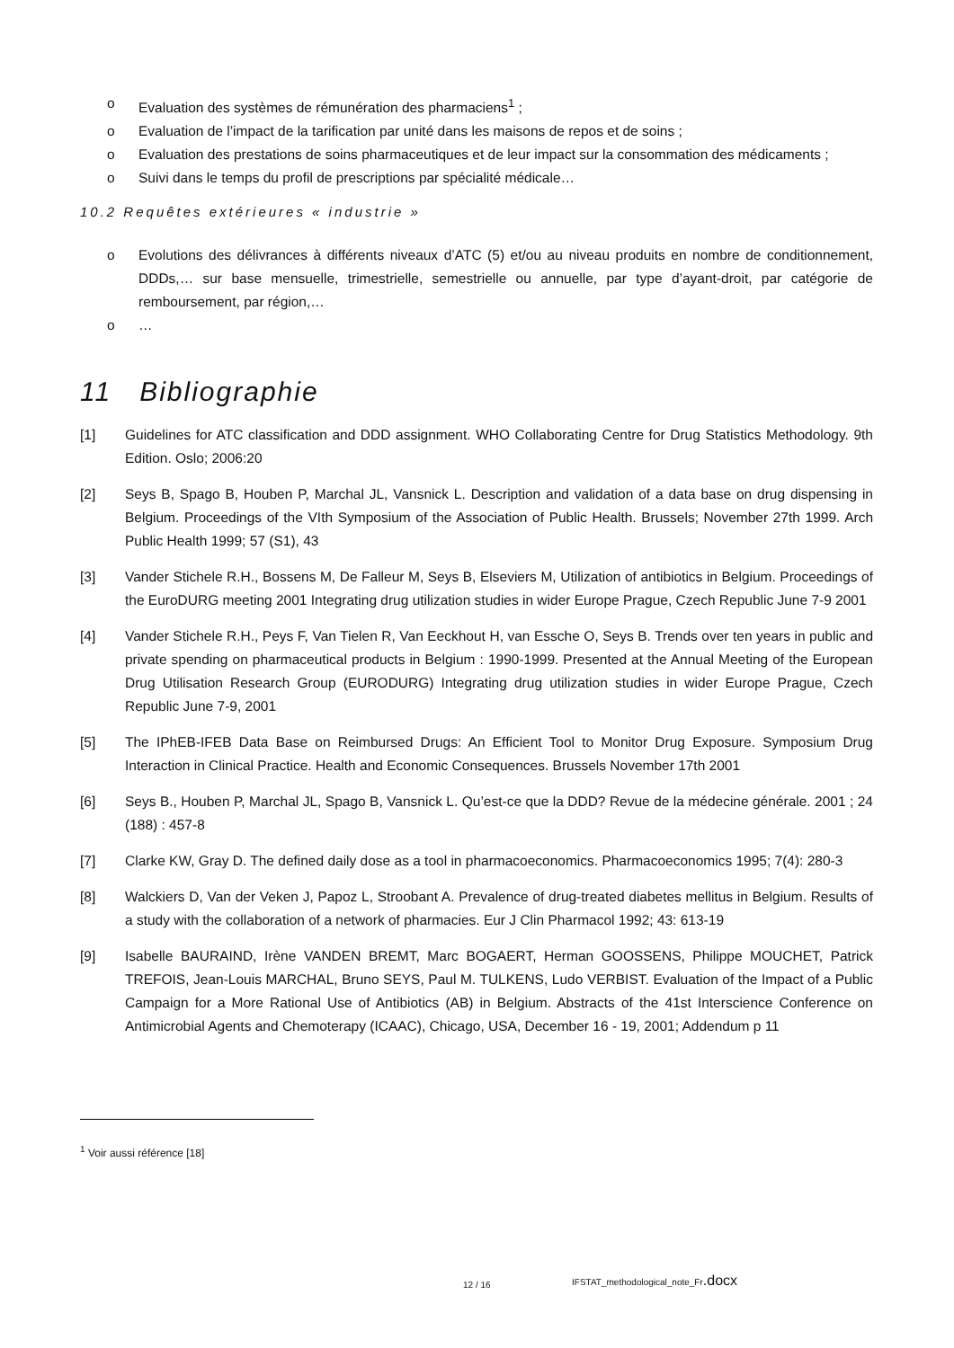o Evaluation des systèmes de rémunération des pharmaciens<sup>1</sup> ;
o Evaluation de l’impact de la tarification par unité dans les maisons de repos et de soins ;
o Evaluation des prestations de soins pharmaceutiques et de leur impact sur la consommation des médicaments ;
o Suivi dans le temps du profil de prescriptions par spécialité médicale…
10.2 Requêtes extérieures « industrie »
o Evolutions des délivrances à différents niveaux d’ATC (5) et/ou au niveau produits en nombre de conditionnement, DDDs,… sur base mensuelle, trimestrielle, semestrielle ou annuelle, par type d’ayant-droit, par catégorie de remboursement, par région,…
o …
11 Bibliographie
[1] Guidelines for ATC classification and DDD assignment. WHO Collaborating Centre for Drug Statistics Methodology. 9th Edition. Oslo; 2006:20
[2] Seys B, Spago B, Houben P, Marchal JL, Vansnick L. Description and validation of a data base on drug dispensing in Belgium. Proceedings of the VIth Symposium of the Association of Public Health. Brussels; November 27th 1999. Arch Public Health 1999; 57 (S1), 43
[3] Vander Stichele R.H., Bossens M, De Falleur M, Seys B, Elseviers M, Utilization of antibiotics in Belgium. Proceedings of the EuroDURG meeting 2001 Integrating drug utilization studies in wider Europe Prague, Czech Republic June 7-9 2001
[4] Vander Stichele R.H., Peys F, Van Tielen R, Van Eeckhout H, van Essche O, Seys B. Trends over ten years in public and private spending on pharmaceutical products in Belgium : 1990-1999. Presented at the Annual Meeting of the European Drug Utilisation Research Group (EURODURG) Integrating drug utilization studies in wider Europe Prague, Czech Republic June 7-9, 2001
[5] The IPhEB-IFEB Data Base on Reimbursed Drugs: An Efficient Tool to Monitor Drug Exposure. Symposium Drug Interaction in Clinical Practice. Health and Economic Consequences. Brussels November 17th 2001
[6] Seys B., Houben P, Marchal JL, Spago B, Vansnick L. Qu’est-ce que la DDD? Revue de la médecine générale. 2001 ; 24 (188) : 457-8
[7] Clarke KW, Gray D. The defined daily dose as a tool in pharmacoeconomics. Pharmacoeconomics 1995; 7(4): 280-3
[8] Walckiers D, Van der Veken J, Papoz L, Stroobant A. Prevalence of drug-treated diabetes mellitus in Belgium. Results of a study with the collaboration of a network of pharmacies. Eur J Clin Pharmacol 1992; 43: 613-19
[9] Isabelle BAURAIND, Irène VANDEN BREMT, Marc BOGAERT, Herman GOOSSENS, Philippe MOUCHET, Patrick TREFOIS, Jean-Louis MARCHAL, Bruno SEYS, Paul M. TULKENS, Ludo VERBIST. Evaluation of the Impact of a Public Campaign for a More Rational Use of Antibiotics (AB) in Belgium. Abstracts of the 41st Interscience Conference on Antimicrobial Agents and Chemoterapy (ICAAC), Chicago, USA, December 16 - 19, 2001; Addendum p 11
<sup>1</sup> Voir aussi référence [18]
12 / 16
IFSTAT_methodological_note_Fr.docx